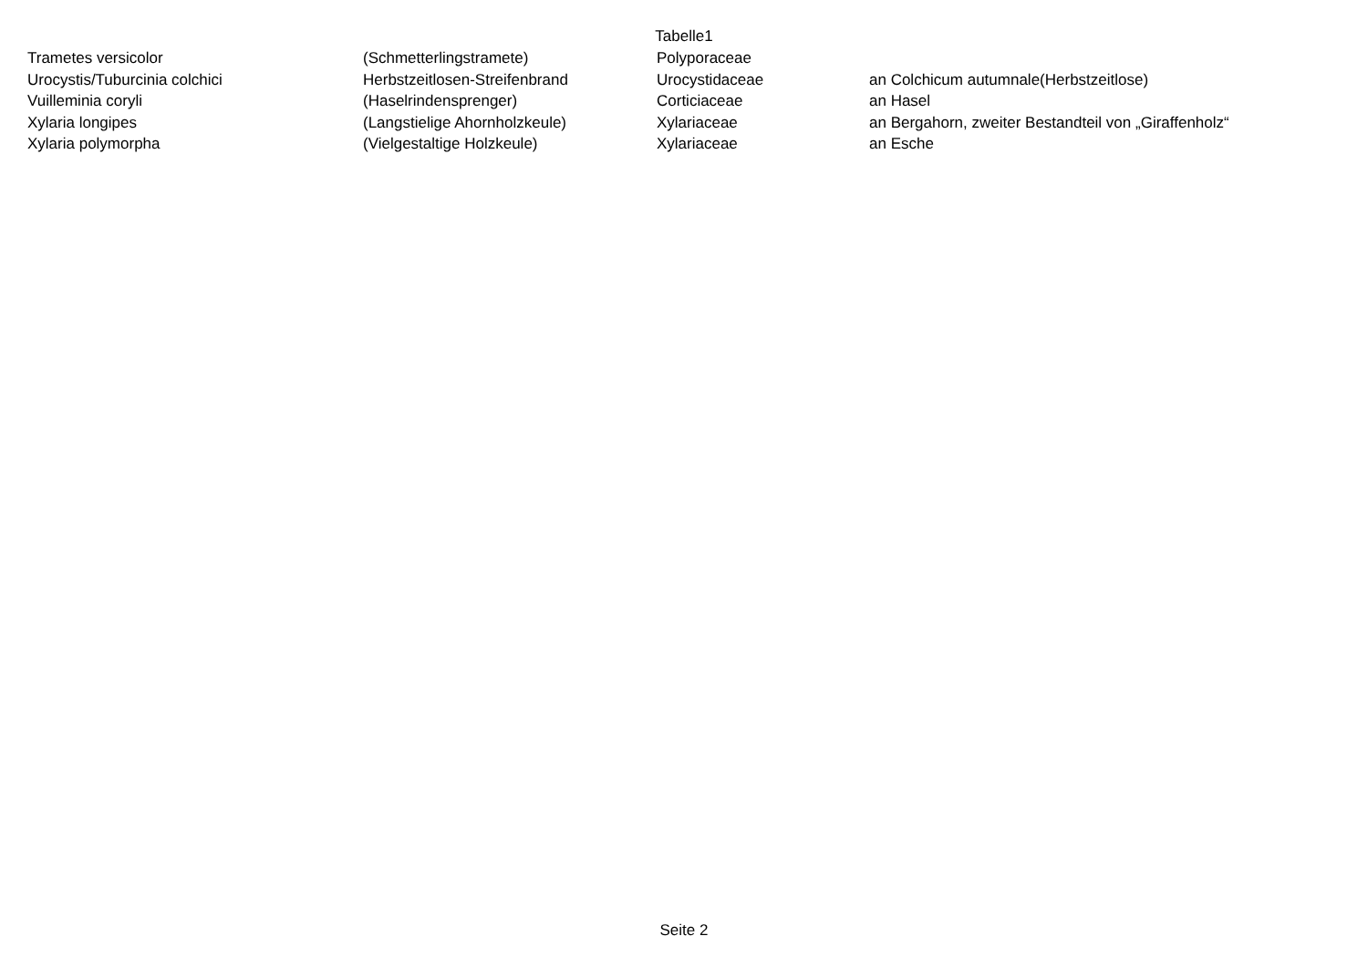Tabelle1
| Trametes versicolor | (Schmetterlingstramete) | Polyporaceae | |
| Urocystis/Tuburcinia colchici | Herbstzeitlosen-Streifenbrand | Urocystidaceae | an Colchicum autumnale(Herbstzeitlose) |
| Vuilleminia coryli | (Haselrindensprenger) | Corticiaceae | an Hasel |
| Xylaria longipes | (Langstielige Ahornholzkeule) | Xylariaceae | an Bergahorn, zweiter Bestandteil von „Giraffenholz“ |
| Xylaria polymorpha | (Vielgestaltige Holzkeule) | Xylariaceae | an Esche |
Seite 2